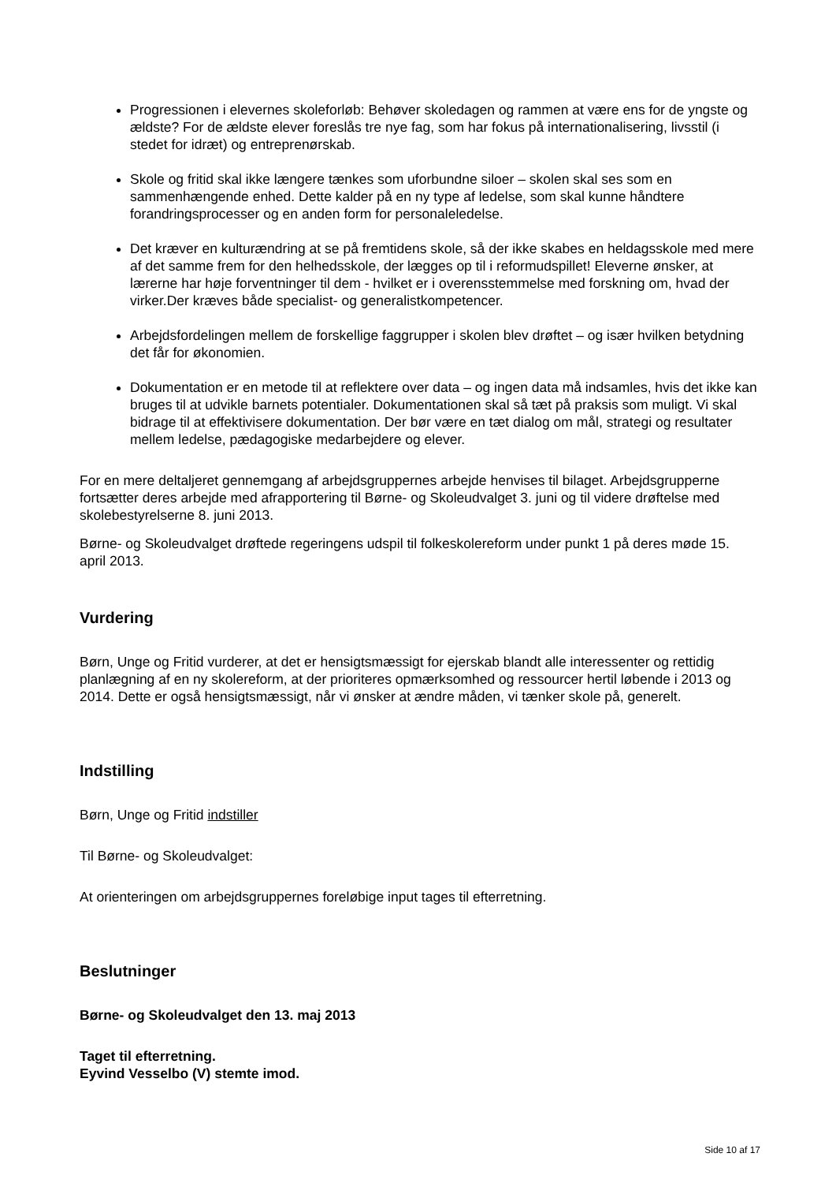Progressionen i elevernes skoleforløb: Behøver skoledagen og rammen at være ens for de yngste og ældste? For de ældste elever foreslås tre nye fag, som har fokus på internationalisering, livsstil (i stedet for idræt) og entreprenørskab.
Skole og fritid skal ikke længere tænkes som uforbundne siloer – skolen skal ses som en sammenhængende enhed. Dette kalder på en ny type af ledelse, som skal kunne håndtere forandringsprocesser og en anden form for personaleledelse.
Det kræver en kulturændring at se på fremtidens skole, så der ikke skabes en heldagsskole med mere af det samme frem for den helhedsskole, der lægges op til i reformudspillet! Eleverne ønsker, at lærerne har høje forventninger til dem - hvilket er i overensstemmelse med forskning om, hvad der virker.Der kræves både specialist- og generalistkompetencer.
Arbejdsfordelingen mellem de forskellige faggrupper i skolen blev drøftet – og især hvilken betydning det får for økonomien.
Dokumentation er en metode til at reflektere over data – og ingen data må indsamles, hvis det ikke kan bruges til at udvikle barnets potentialer. Dokumentationen skal så tæt på praksis som muligt. Vi skal bidrage til at effektivisere dokumentation. Der bør være en tæt dialog om mål, strategi og resultater mellem ledelse, pædagogiske medarbejdere og elever.
For en mere deltaljeret gennemgang af arbejdsgruppernes arbejde henvises til bilaget. Arbejdsgrupperne fortsætter deres arbejde med afrapportering til Børne- og Skoleudvalget 3. juni og til videre drøftelse med skolebestyrelserne 8. juni 2013.
Børne- og Skoleudvalget drøftede regeringens udspil til folkeskolereform under punkt 1 på deres møde 15. april 2013.
Vurdering
Børn, Unge og Fritid vurderer, at det er hensigtsmæssigt for ejerskab blandt alle interessenter og rettidig planlægning af en ny skolereform, at der prioriteres opmærksomhed og ressourcer hertil løbende i 2013 og 2014. Dette er også hensigtsmæssigt, når vi ønsker at ændre måden, vi tænker skole på, generelt.
Indstilling
Børn, Unge og Fritid indstiller
Til Børne- og Skoleudvalget:
At orienteringen om arbejdsgruppernes foreløbige input tages til efterretning.
Beslutninger
Børne- og Skoleudvalget den 13. maj 2013
Taget til efterretning.
Eyvind Vesselbo (V) stemte imod.
Side 10 af 17